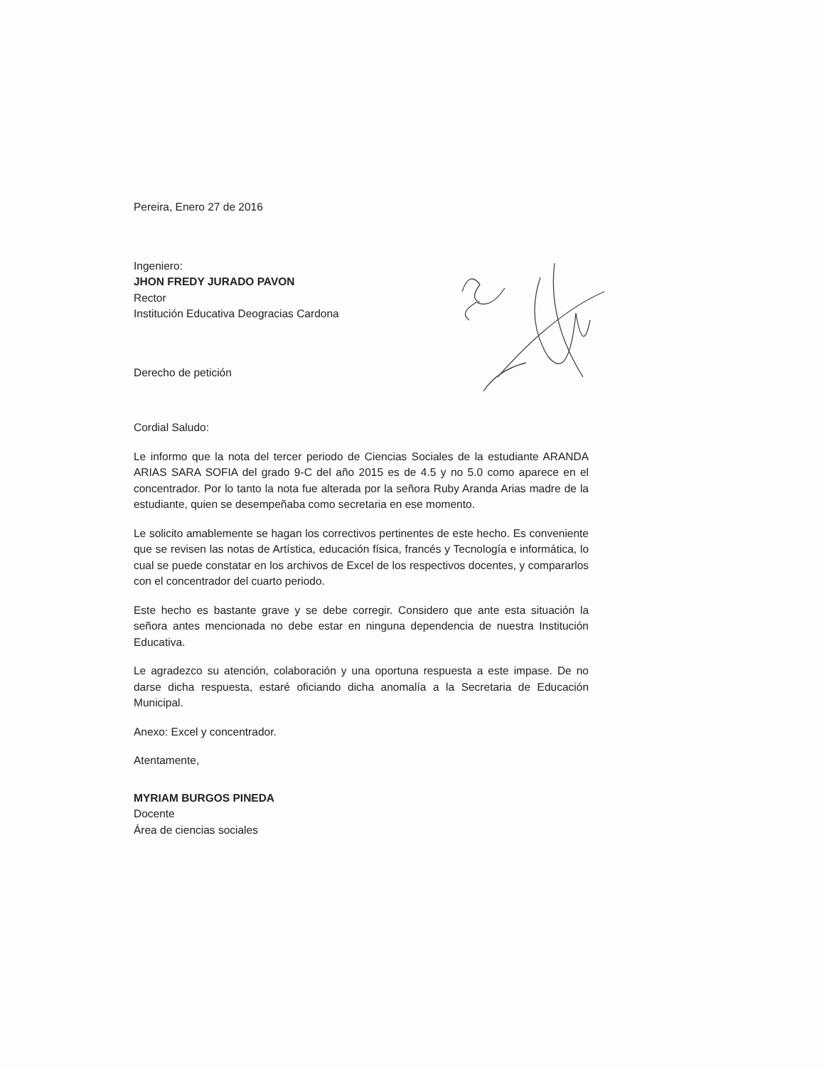Pereira, Enero 27 de 2016
Ingeniero:
JHON FREDY JURADO PAVON
Rector
Institución Educativa Deogracias Cardona
Derecho de petición
Cordial Saludo:
Le informo que la nota del tercer periodo de Ciencias Sociales de la estudiante ARANDA ARIAS SARA SOFIA del grado 9-C del año 2015 es de 4.5 y no 5.0 como aparece en el concentrador. Por lo tanto la nota fue alterada por la señora Ruby Aranda Arias madre de la estudiante, quien se desempeñaba como secretaria en ese momento.
Le solicito amablemente se hagan los correctivos pertinentes de este hecho. Es conveniente que se revisen las notas de Artística, educación física, francés y Tecnología e informática, lo cual se puede constatar en los archivos de Excel de los respectivos docentes, y compararlos con el concentrador del cuarto periodo.
Este hecho es bastante grave y se debe corregir. Considero que ante esta situación la señora antes mencionada no debe estar en ninguna dependencia de nuestra Institución Educativa.
Le agradezco su atención, colaboración y una oportuna respuesta a este impase. De no darse dicha respuesta, estaré oficiando dicha anomalía a la Secretaria de Educación Municipal.
Anexo: Excel y concentrador.
Atentamente,
MYRIAM BURGOS PINEDA
Docente
Área de ciencias sociales